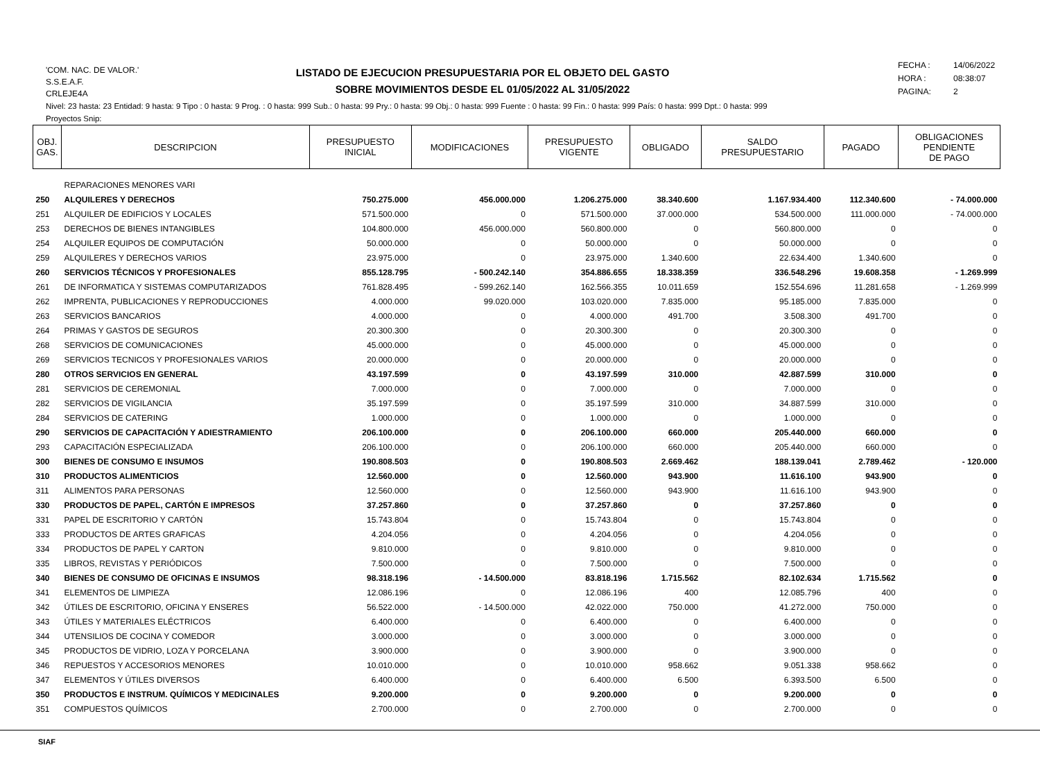'COM. NAC. DE VALOR.'
S.S.E.A.F.
CRLEJE4A
LISTADO DE EJECUCION PRESUPUESTARIA POR EL OBJETO DEL GASTO
SOBRE MOVIMIENTOS DESDE EL 01/05/2022 AL 31/05/2022
FECHA : 14/06/2022
HORA : 08:38:07
PAGINA: 2
Nivel: 23 hasta: 23 Entidad: 9 hasta: 9 Tipo : 0 hasta: 9 Prog. : 0 hasta: 999 Sub.: 0 hasta: 99 Pry.: 0 hasta: 99 Obj.: 0 hasta: 999 Fuente : 0 hasta: 99 Fin.: 0 hasta: 999 País: 0 hasta: 999 Dpt.: 0 hasta: 999
Proyectos Snip:
| OBJ. GAS. | DESCRIPCION | PRESUPUESTO INICIAL | MODIFICACIONES | PRESUPUESTO VIGENTE | OBLIGADO | SALDO PRESUPUESTARIO | PAGADO | OBLIGACIONES PENDIENTE DE PAGO |
| --- | --- | --- | --- | --- | --- | --- | --- | --- |
| | REPARACIONES MENORES VARI | | | | | | | |
| 250 | ALQUILERES Y DERECHOS | 750.275.000 | 456.000.000 | 1.206.275.000 | 38.340.600 | 1.167.934.400 | 112.340.600 | - 74.000.000 |
| 251 | ALQUILER DE EDIFICIOS Y LOCALES | 571.500.000 | 0 | 571.500.000 | 37.000.000 | 534.500.000 | 111.000.000 | - 74.000.000 |
| 253 | DERECHOS DE BIENES INTANGIBLES | 104.800.000 | 456.000.000 | 560.800.000 | 0 | 560.800.000 | 0 | 0 |
| 254 | ALQUILER EQUIPOS DE COMPUTACIÓN | 50.000.000 | 0 | 50.000.000 | 0 | 50.000.000 | 0 | 0 |
| 259 | ALQUILERES Y DERECHOS VARIOS | 23.975.000 | 0 | 23.975.000 | 1.340.600 | 22.634.400 | 1.340.600 | 0 |
| 260 | SERVICIOS TÉCNICOS Y PROFESIONALES | 855.128.795 | - 500.242.140 | 354.886.655 | 18.338.359 | 336.548.296 | 19.608.358 | - 1.269.999 |
| 261 | DE INFORMATICA Y SISTEMAS COMPUTARIZADOS | 761.828.495 | - 599.262.140 | 162.566.355 | 10.011.659 | 152.554.696 | 11.281.658 | - 1.269.999 |
| 262 | IMPRENTA, PUBLICACIONES Y REPRODUCCIONES | 4.000.000 | 99.020.000 | 103.020.000 | 7.835.000 | 95.185.000 | 7.835.000 | 0 |
| 263 | SERVICIOS BANCARIOS | 4.000.000 | 0 | 4.000.000 | 491.700 | 3.508.300 | 491.700 | 0 |
| 264 | PRIMAS Y GASTOS DE SEGUROS | 20.300.300 | 0 | 20.300.300 | 0 | 20.300.300 | 0 | 0 |
| 268 | SERVICIOS DE COMUNICACIONES | 45.000.000 | 0 | 45.000.000 | 0 | 45.000.000 | 0 | 0 |
| 269 | SERVICIOS TECNICOS Y PROFESIONALES VARIOS | 20.000.000 | 0 | 20.000.000 | 0 | 20.000.000 | 0 | 0 |
| 280 | OTROS SERVICIOS EN GENERAL | 43.197.599 | 0 | 43.197.599 | 310.000 | 42.887.599 | 310.000 | 0 |
| 281 | SERVICIOS DE CEREMONIAL | 7.000.000 | 0 | 7.000.000 | 0 | 7.000.000 | 0 | 0 |
| 282 | SERVICIOS DE VIGILANCIA | 35.197.599 | 0 | 35.197.599 | 310.000 | 34.887.599 | 310.000 | 0 |
| 284 | SERVICIOS DE CATERING | 1.000.000 | 0 | 1.000.000 | 0 | 1.000.000 | 0 | 0 |
| 290 | SERVICIOS DE CAPACITACIÓN Y ADIESTRAMIENTO | 206.100.000 | 0 | 206.100.000 | 660.000 | 205.440.000 | 660.000 | 0 |
| 293 | CAPACITACIÓN ESPECIALIZADA | 206.100.000 | 0 | 206.100.000 | 660.000 | 205.440.000 | 660.000 | 0 |
| 300 | BIENES DE CONSUMO E INSUMOS | 190.808.503 | 0 | 190.808.503 | 2.669.462 | 188.139.041 | 2.789.462 | - 120.000 |
| 310 | PRODUCTOS ALIMENTICIOS | 12.560.000 | 0 | 12.560.000 | 943.900 | 11.616.100 | 943.900 | 0 |
| 311 | ALIMENTOS PARA PERSONAS | 12.560.000 | 0 | 12.560.000 | 943.900 | 11.616.100 | 943.900 | 0 |
| 330 | PRODUCTOS DE PAPEL, CARTÓN E IMPRESOS | 37.257.860 | 0 | 37.257.860 | 0 | 37.257.860 | 0 | 0 |
| 331 | PAPEL DE ESCRITORIO Y CARTÓN | 15.743.804 | 0 | 15.743.804 | 0 | 15.743.804 | 0 | 0 |
| 333 | PRODUCTOS DE ARTES GRAFICAS | 4.204.056 | 0 | 4.204.056 | 0 | 4.204.056 | 0 | 0 |
| 334 | PRODUCTOS DE PAPEL Y CARTON | 9.810.000 | 0 | 9.810.000 | 0 | 9.810.000 | 0 | 0 |
| 335 | LIBROS, REVISTAS Y PERIÓDICOS | 7.500.000 | 0 | 7.500.000 | 0 | 7.500.000 | 0 | 0 |
| 340 | BIENES DE CONSUMO DE OFICINAS E INSUMOS | 98.318.196 | - 14.500.000 | 83.818.196 | 1.715.562 | 82.102.634 | 1.715.562 | 0 |
| 341 | ELEMENTOS DE LIMPIEZA | 12.086.196 | 0 | 12.086.196 | 400 | 12.085.796 | 400 | 0 |
| 342 | ÚTILES DE ESCRITORIO, OFICINA Y ENSERES | 56.522.000 | - 14.500.000 | 42.022.000 | 750.000 | 41.272.000 | 750.000 | 0 |
| 343 | ÚTILES Y MATERIALES ELÉCTRICOS | 6.400.000 | 0 | 6.400.000 | 0 | 6.400.000 | 0 | 0 |
| 344 | UTENSILIOS DE COCINA Y COMEDOR | 3.000.000 | 0 | 3.000.000 | 0 | 3.000.000 | 0 | 0 |
| 345 | PRODUCTOS DE VIDRIO, LOZA Y PORCELANA | 3.900.000 | 0 | 3.900.000 | 0 | 3.900.000 | 0 | 0 |
| 346 | REPUESTOS Y ACCESORIOS MENORES | 10.010.000 | 0 | 10.010.000 | 958.662 | 9.051.338 | 958.662 | 0 |
| 347 | ELEMENTOS Y ÚTILES DIVERSOS | 6.400.000 | 0 | 6.400.000 | 6.500 | 6.393.500 | 6.500 | 0 |
| 350 | PRODUCTOS E INSTRUM. QUÍMICOS Y MEDICINALES | 9.200.000 | 0 | 9.200.000 | 0 | 9.200.000 | 0 | 0 |
| 351 | COMPUESTOS QUÍMICOS | 2.700.000 | 0 | 2.700.000 | 0 | 2.700.000 | 0 | 0 |
SIAF